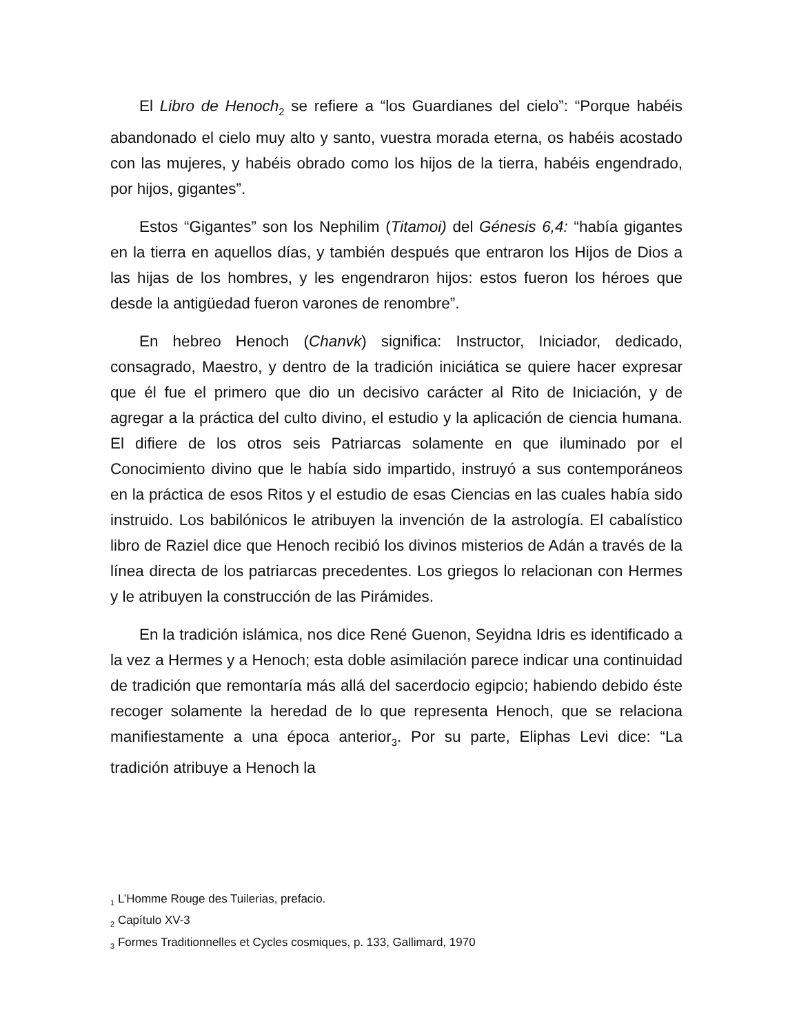El Libro de Henoch<sub>2</sub> se refiere a “los Guardianes del cielo”: “Porque habéis abandonado el cielo muy alto y santo, vuestra morada eterna, os habéis acostado con las mujeres, y habéis obrado como los hijos de la tierra, habéis engendrado, por hijos, gigantes”.
Estos “Gigantes” son los Nephilim (Titamoi) del Génesis 6,4: “había gigantes en la tierra en aquellos días, y también después que entraron los Hijos de Dios a las hijas de los hombres, y les engendraron hijos: estos fueron los héroes que desde la antigüedad fueron varones de renombre”.
En hebreo Henoch (Chanvk) significa: Instructor, Iniciador, dedicado, consagrado, Maestro, y dentro de la tradición iniciática se quiere hacer expresar que él fue el primero que dio un decisivo carácter al Rito de Iniciación, y de agregar a la práctica del culto divino, el estudio y la aplicación de ciencia humana. El difiere de los otros seis Patriarcas solamente en que iluminado por el Conocimiento divino que le había sido impartido, instruyó a sus contemporáneos en la práctica de esos Ritos y el estudio de esas Ciencias en las cuales había sido instruido. Los babilónicos le atribuyen la invención de la astrología. El cabalístico libro de Raziel dice que Henoch recibió los divinos misterios de Adán a través de la línea directa de los patriarcas precedentes. Los griegos lo relacionan con Hermes y le atribuyen la construcción de las Pirámides.
En la tradición islámica, nos dice René Guenon, Seyidna Idris es identificado a la vez a Hermes y a Henoch; esta doble asimilación parece indicar una continuidad de tradición que remontaría más allá del sacerdocio egipcio; habiendo debido éste recoger solamente la heredad de lo que representa Henoch, que se relaciona manifiestamente a una época anterior<sub>3</sub>. Por su parte, Eliphas Levi dice: “La tradición atribuye a Henoch la
<sub>1</sub> L’Homme Rouge des Tuilerias, prefacio.
<sub>2</sub> Capítulo XV-3
<sub>3</sub> Formes Traditionnelles et Cycles cosmiques, p. 133, Gallimard, 1970